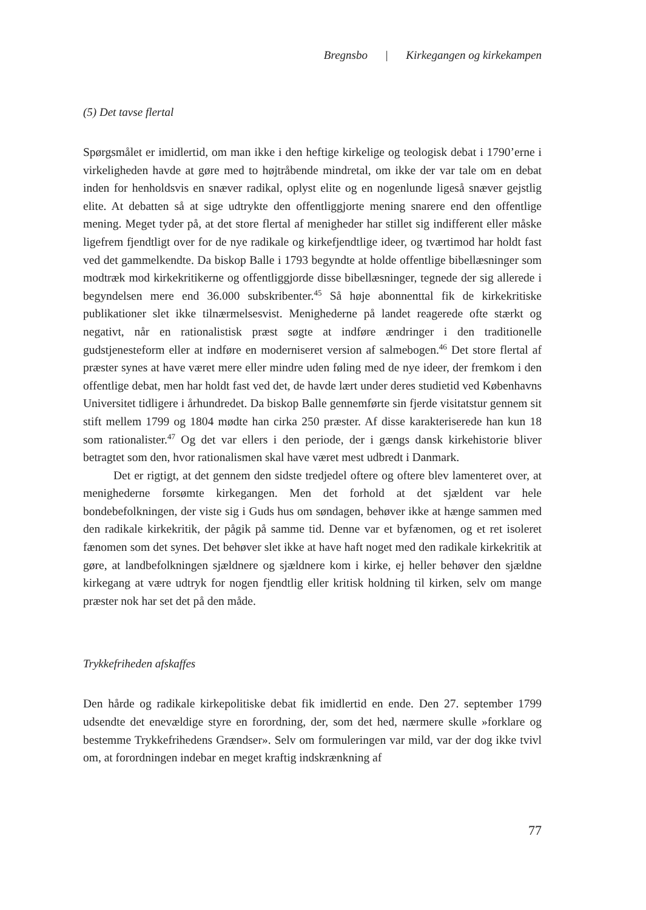Bregnsbo | Kirkegangen og kirkekampen
(5) Det tavse flertal
Spørgsmålet er imidlertid, om man ikke i den heftige kirkelige og teologisk debat i 1790’erne i virkeligheden havde at gøre med to højtråbende mindretal, om ikke der var tale om en debat inden for henholdsvis en snæver radikal, oplyst elite og en nogenlunde ligeså snæver gejstlig elite. At debatten så at sige udtrykte den offentliggjorte mening snarere end den offentlige mening. Meget tyder på, at det store flertal af menigheder har stillet sig indifferent eller måske ligefrem fjendtligt over for de nye radikale og kirkefjendtlige ideer, og tværtimod har holdt fast ved det gammelkendte. Da biskop Balle i 1793 begyndte at holde offentlige bibellæsninger som modtræk mod kirkekritikerne og offentliggjorde disse bibellæsninger, tegnede der sig allerede i begyndelsen mere end 36.000 subskribenter.<sup>45</sup> Så høje abonnenttal fik de kirkekritiske publikationer slet ikke tilnærmelsesvist. Menighederne på landet reagerede ofte stærkt og negativt, når en rationalistisk præst søgte at indføre ændringer i den traditionelle gudstjenesteform eller at indføre en moderniseret version af salmebogen.<sup>46</sup> Det store flertal af præster synes at have været mere eller mindre uden føling med de nye ideer, der fremkom i den offentlige debat, men har holdt fast ved det, de havde lært under deres studietid ved Københavns Universitet tidligere i århundredet. Da biskop Balle gennemførte sin fjerde visitatstur gennem sit stift mellem 1799 og 1804 mødte han cirka 250 præster. Af disse karakteriserede han kun 18 som rationalister.<sup>47</sup> Og det var ellers i den periode, der i gængs dansk kirkehistorie bliver betragtet som den, hvor rationalismen skal have været mest udbredt i Danmark.
Det er rigtigt, at det gennem den sidste tredjedel oftere og oftere blev lamenteret over, at menighederne forsømte kirkegangen. Men det forhold at det sjældent var hele bondebefolkningen, der viste sig i Guds hus om søndagen, behøver ikke at hænge sammen med den radikale kirkekritik, der pågik på samme tid. Denne var et byfænomen, og et ret isoleret fænomen som det synes. Det behøver slet ikke at have haft noget med den radikale kirkekritik at gøre, at landbefolkningen sjældnere og sjældnere kom i kirke, ej heller behøver den sjældne kirkegang at være udtryk for nogen fjendtlig eller kritisk holdning til kirken, selv om mange præster nok har set det på den måde.
Trykkefriheden afskaffes
Den hårde og radikale kirkepolitiske debat fik imidlertid en ende. Den 27. september 1799 udsendte det enevældige styre en forordning, der, som det hed, nærmere skulle »forklare og bestemme Trykkefrihedens Grændser». Selv om formuleringen var mild, var der dog ikke tvivl om, at forordningen indebar en meget kraftig indskrænkning af
77